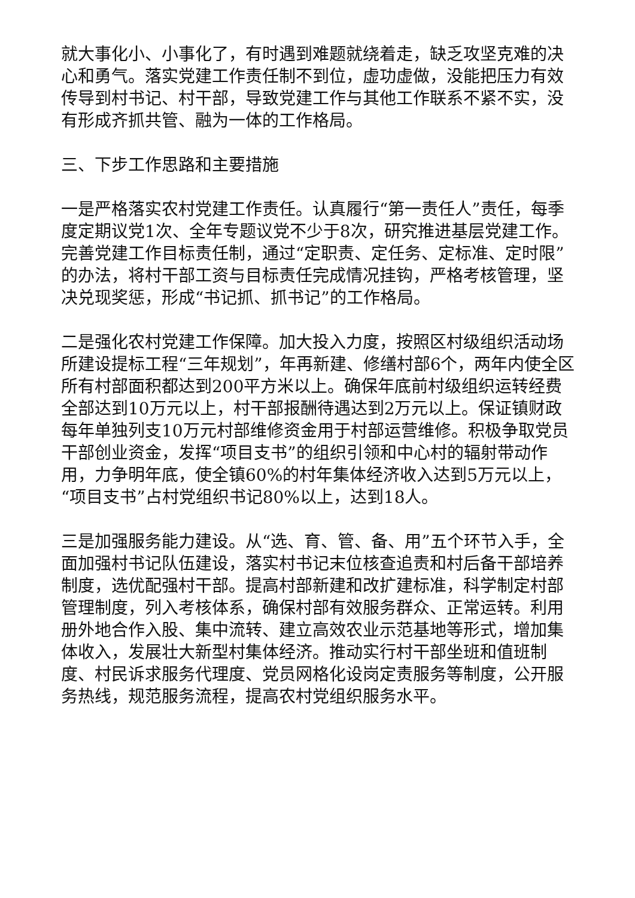就大事化小、小事化了，有时遇到难题就绕着走，缺乏攻坚克难的决心和勇气。落实党建工作责任制不到位，虚功虚做，没能把压力有效传导到村书记、村干部，导致党建工作与其他工作联系不紧不实，没有形成齐抓共管、融为一体的工作格局。
三、下步工作思路和主要措施
一是严格落实农村党建工作责任。认真履行“第一责任人”责任，每季度定期议党1次、全年专题议党不少于8次，研究推进基层党建工作。完善党建工作目标责任制，通过“定职责、定任务、定标准、定时限”的办法，将村干部工资与目标责任完成情况挂钩，严格考核管理，坚决兑现奖惩，形成“书记抓、抓书记”的工作格局。
二是强化农村党建工作保障。加大投入力度，按照区村级组织活动场所建设提标工程“三年规划”，年再新建、修缮村部6个，两年内使全区所有村部面积都达到200平方米以上。确保年底前村级组织运转经费全部达到10万元以上，村干部报酬待遇达到2万元以上。保证镇财政每年单独列支10万元村部维修资金用于村部运营维修。积极争取党员干部创业资金，发挥“项目支书”的组织引领和中心村的辐射带动作用，力争明年底，使全镇60%的村年集体经济收入达到5万元以上，“项目支书”占村党组织书记80%以上，达到18人。
三是加强服务能力建设。从“选、育、管、备、用”五个环节入手，全面加强村书记队伍建设，落实村书记末位核查追责和村后备干部培养制度，选优配强村干部。提高村部新建和改扩建标准，科学制定村部管理制度，列入考核体系，确保村部有效服务群众、正常运转。利用册外地合作入股、集中流转、建立高效农业示范基地等形式，增加集体收入，发展壮大新型村集体经济。推动实行村干部坐班和值班制度、村民诉求服务代理度、党员网格化设岗定责服务等制度，公开服务热线，规范服务流程，提高农村党组织服务水平。